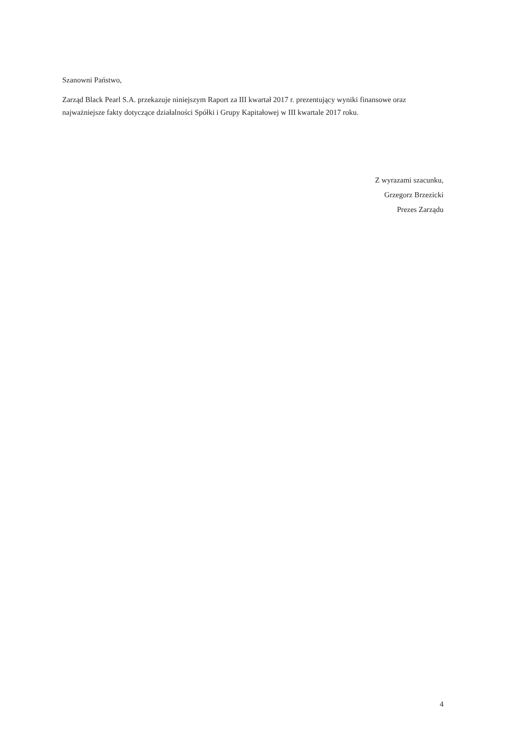Szanowni Państwo,
Zarząd Black Pearl S.A. przekazuje niniejszym Raport za III kwartał 2017 r. prezentujący wyniki finansowe oraz najważniejsze fakty dotyczące działalności Spółki i Grupy Kapitałowej w III kwartale 2017 roku.
Z wyrazami szacunku,
Grzegorz Brzezicki
Prezes Zarządu
4